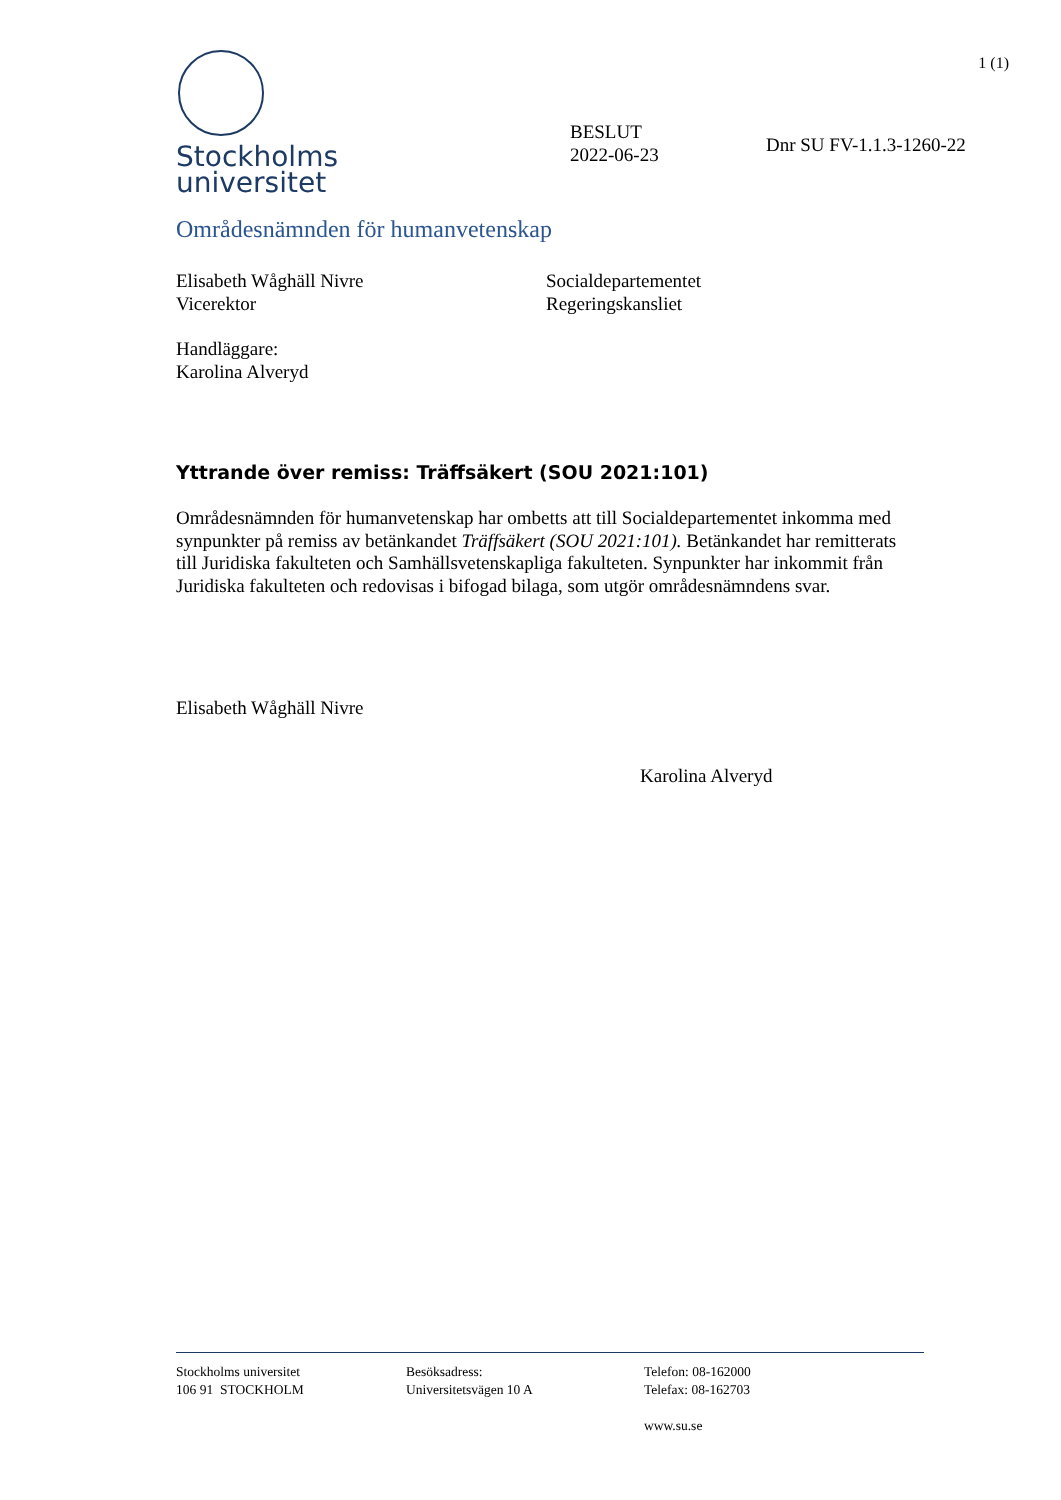1 (1)
Stockholms
universitet
BESLUT
2022-06-23
Dnr SU FV-1.1.3-1260-22
Områdesnämnden för humanvetenskap
Elisabeth Wåghäll Nivre
Vicerektor
Socialdepartementet
Regeringskansliet
Handläggare:
Karolina Alveryd
Yttrande över remiss: Träffsäkert (SOU 2021:101)
Områdesnämnden för humanvetenskap har ombetts att till Socialdepartementet inkomma med synpunkter på remiss av betänkandet Träffsäkert (SOU 2021:101). Betänkandet har remitterats till Juridiska fakulteten och Samhällsvetenskapliga fakulteten. Synpunkter har inkommit från Juridiska fakulteten och redovisas i bifogad bilaga, som utgör områdesnämndens svar.
Elisabeth Wåghäll Nivre
Karolina Alveryd
Stockholms universitet
106 91 STOCKHOLM
Besöksadress:
Universitetsvägen 10 A
Telefon: 08-162000
Telefax: 08-162703
www.su.se